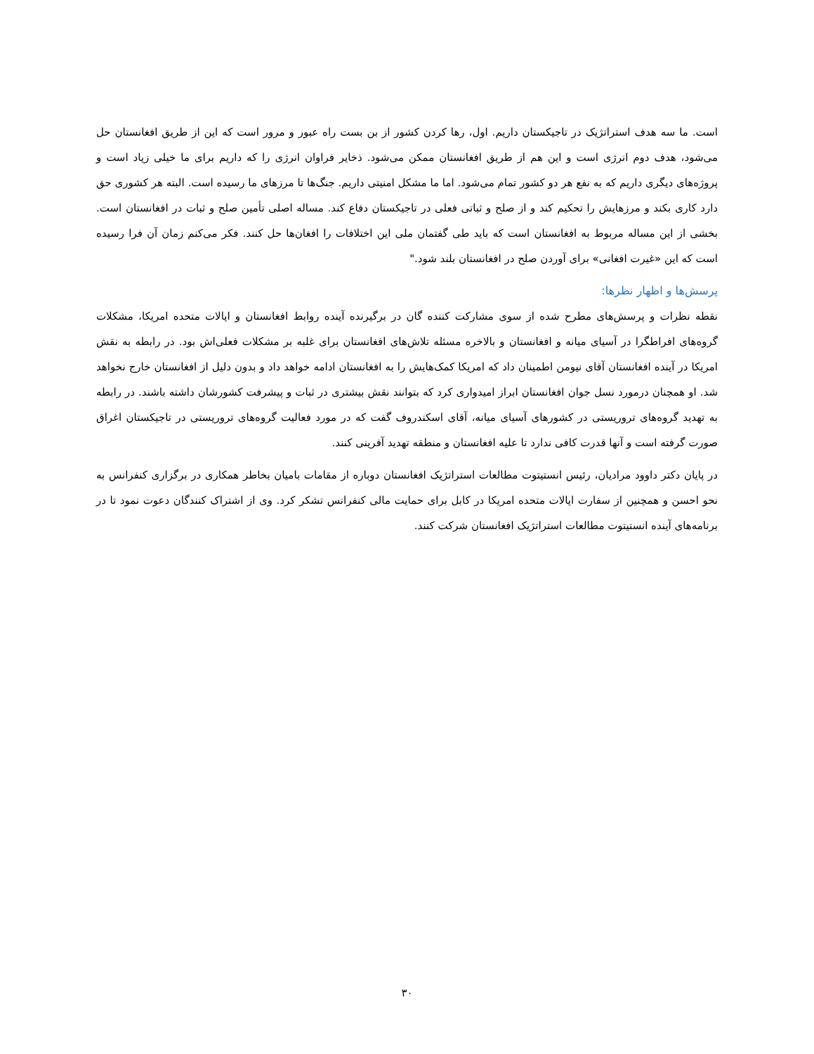است. ما سه هدف استراتژیک در تاجیکستان داریم. اول، رها کردن کشور از بن بست راه عبور و مرور است که این از طریق افغانستان حل می‌شود، هدف دوم انرژی است و این هم از طریق افغانستان ممکن می‌شود. ذخایر فراوان انرژی را که داریم برای ما خیلی زیاد است و پروژه‌های دیگری داریم که به نفع هر دو کشور تمام می‌شود. اما ما مشکل امنیتی داریم. جنگ‌ها تا مرزهای ما رسیده است. البته هر کشوری حق دارد کاری بکند و مرزهایش را تحکیم کند و از صلح و ثباتی فعلی در تاجیکستان دفاع کند. مساله اصلی تأمین صلح و ثبات در افغانستان است. بخشی از این مساله مربوط به افغانستان است که باید طی گفتمان ملی این اختلافات را افغان‌ها حل کنند. فکر می‌کنم زمان آن فرا رسیده است که این «غیرت افغانی» برای آوردن صلح در افغانستان بلند شود."
پرسش‌ها و اظهار نظرها:
نقطه نظرات و پرسش‌های مطرح شده از سوی مشارکت کننده گان در برگیرنده آینده روابط افغانستان و ایالات متحده امریکا، مشکلات گروه‌های افراطگرا در آسیای میانه و افغانستان و بالاخره مسئله تلاش‌های افغانستان برای غلبه بر مشکلات فعلی‌اش بود. در رابطه به نقش امریکا در آینده افغانستان آقای نیومن اطمینان داد که امریکا کمک‌هایش را به افغانستان ادامه خواهد داد و بدون دلیل از افغانستان خارج نخواهد شد. او همچنان درمورد نسل جوان افغانستان ابراز امیدواری کرد که بتوانند نقش بیشتری در ثبات و پیشرفت کشورشان داشته باشند. در رابطه به تهدید گروه‌های تروریستی در کشورهای آسیای میانه، آقای اسکندروف گفت که در مورد فعالیت گروه‌های تروریستی در تاجیکستان اغراق صورت گرفته است و آنها قدرت کافی ندارد تا علیه افغانستان و منطقه تهدید آفرینی کنند.
در پایان دکتر داوود مرادیان، رئیس انستیتوت مطالعات استراتژیک افغانستان دوباره از مقامات بامیان بخاطر همکاری در برگزاری کنفرانس به نحو احسن و همچنین از سفارت ایالات متحده امریکا در کابل برای حمایت مالی کنفرانس تشکر کرد. وی از اشتراک کنندگان دعوت نمود تا در برنامه‌های آینده انستیتوت مطالعات استراتژیک افغانستان شرکت کنند.
۳۰